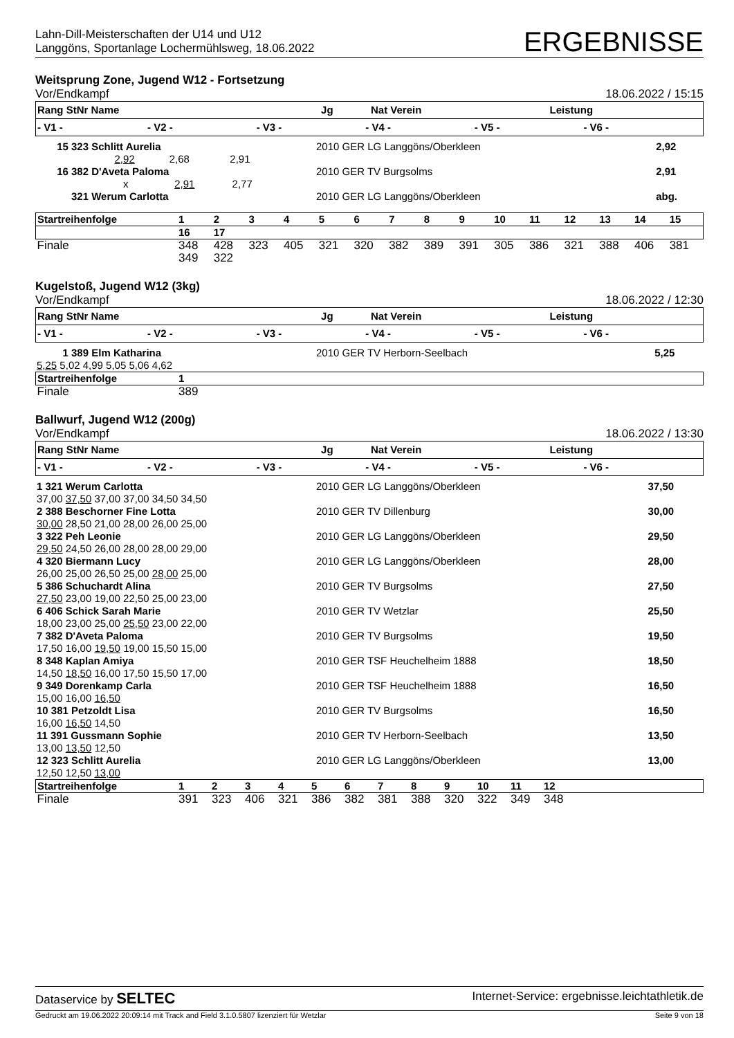Lahn-Dill-Meisterschaften der U14 und U12
Langgöns, Sportanlage Lochermühlsweg, 18.06.2022
ERGEBNISSE
Weitsprung Zone, Jugend W12 - Fortsetzung
Vor/Endkampf 18.06.2022 / 15:15
| Rang StNr Name | Jg | Nat Verein | Leistung |
| --- | --- | --- | --- |
| - V1 - | - V2 - | - V3 - | - V4 - | - V5 - | - V6 - | |
| --- | --- | --- | --- | --- | --- | --- |
| 15 323 Schlitt Aurelia | 2010 GER LG Langgöns/Oberkleen | 2,92 |
| 2,92 2,68 2,91 | | |
| 16 382 D'Aveta Paloma | 2010 GER TV Burgsolms | 2,91 |
| x 2,91 2,77 | | |
| 321 Werum Carlotta | 2010 GER LG Langgöns/Oberkleen | abg. |
| Startreihenfolge | 1 | 2 | 3 | 4 | 5 | 6 | 7 | 8 | 9 | 10 | 11 | 12 | 13 | 14 | 15 |
| | 16 | 17 | | | | | | | | | | | | | |
| Finale | 348 | 428 | 323 | 405 | 321 | 320 | 382 | 389 | 391 | 305 | 386 | 321 | 388 | 406 | 381 |
| | 349 | 322 | | | | | | | | | | | | | |
Kugelstoß, Jugend W12 (3kg)
Vor/Endkampf 18.06.2022 / 12:30
| Rang StNr Name | Jg | Nat Verein | Leistung |
| --- | --- | --- | --- |
| - V1 - | - V2 - | - V3 - | - V4 - | - V5 - | - V6 - | |
| --- | --- | --- | --- | --- | --- | --- |
| 1 389 Elm Katharina | 2010 GER TV Herborn-Seelbach | 5,25 |
| 5,25 5,02 4,99 5,05 5,06 4,62 | | |
| Startreihenfolge | 1 |
| Finale | 389 |
Ballwurf, Jugend W12 (200g)
Vor/Endkampf 18.06.2022 / 13:30
| Rang StNr Name | Jg | Nat Verein | Leistung |
| --- | --- | --- | --- |
| - V1 - | - V2 - | - V3 - | - V4 - | - V5 - | - V6 - | |
| --- | --- | --- | --- | --- | --- | --- |
| 1 321 Werum Carlotta | 2010 GER LG Langgöns/Oberkleen | 37,50 |
| 37,00 37,50 37,00 37,00 34,50 34,50 | | |
| 2 388 Beschorner Fine Lotta | 2010 GER TV Dillenburg | 30,00 |
| 30,00 28,50 21,00 28,00 26,00 25,00 | | |
| 3 322 Peh Leonie | 2010 GER LG Langgöns/Oberkleen | 29,50 |
| 29,50 24,50 26,00 28,00 28,00 29,00 | | |
| 4 320 Biermann Lucy | 2010 GER LG Langgöns/Oberkleen | 28,00 |
| 26,00 25,00 26,50 25,00 28,00 25,00 | | |
| 5 386 Schuchardt Alina | 2010 GER TV Burgsolms | 27,50 |
| 27,50 23,00 19,00 22,50 25,00 23,00 | | |
| 6 406 Schick Sarah Marie | 2010 GER TV Wetzlar | 25,50 |
| 18,00 23,00 25,00 25,50 23,00 22,00 | | |
| 7 382 D'Aveta Paloma | 2010 GER TV Burgsolms | 19,50 |
| 17,50 16,00 19,50 19,00 15,50 15,00 | | |
| 8 348 Kaplan Amiya | 2010 GER TSF Heuchelheim 1888 | 18,50 |
| 14,50 18,50 16,00 17,50 15,50 17,00 | | |
| 9 349 Dorenkamp Carla | 2010 GER TSF Heuchelheim 1888 | 16,50 |
| 15,00 16,00 16,50 | | |
| 10 381 Petzoldt Lisa | 2010 GER TV Burgsolms | 16,50 |
| 16,00 16,50 14,50 | | |
| 11 391 Gussmann Sophie | 2010 GER TV Herborn-Seelbach | 13,50 |
| 13,00 13,50 12,50 | | |
| 12 323 Schlitt Aurelia | 2010 GER LG Langgöns/Oberkleen | 13,00 |
| 12,50 12,50 13,00 | | |
| Startreihenfolge | 1 | 2 | 3 | 4 | 5 | 6 | 7 | 8 | 9 | 10 | 11 | 12 | |
| Finale | 391 | 323 | 406 | 321 | 386 | 382 | 381 | 388 | 320 | 322 | 349 | 348 | |
Dataservice by SELTEC Internet-Service: ergebnisse.leichtathletik.de
Gedruckt am 19.06.2022 20:09:14 mit Track and Field 3.1.0.5807 lizenziert für Wetzlar Seite 9 von 18